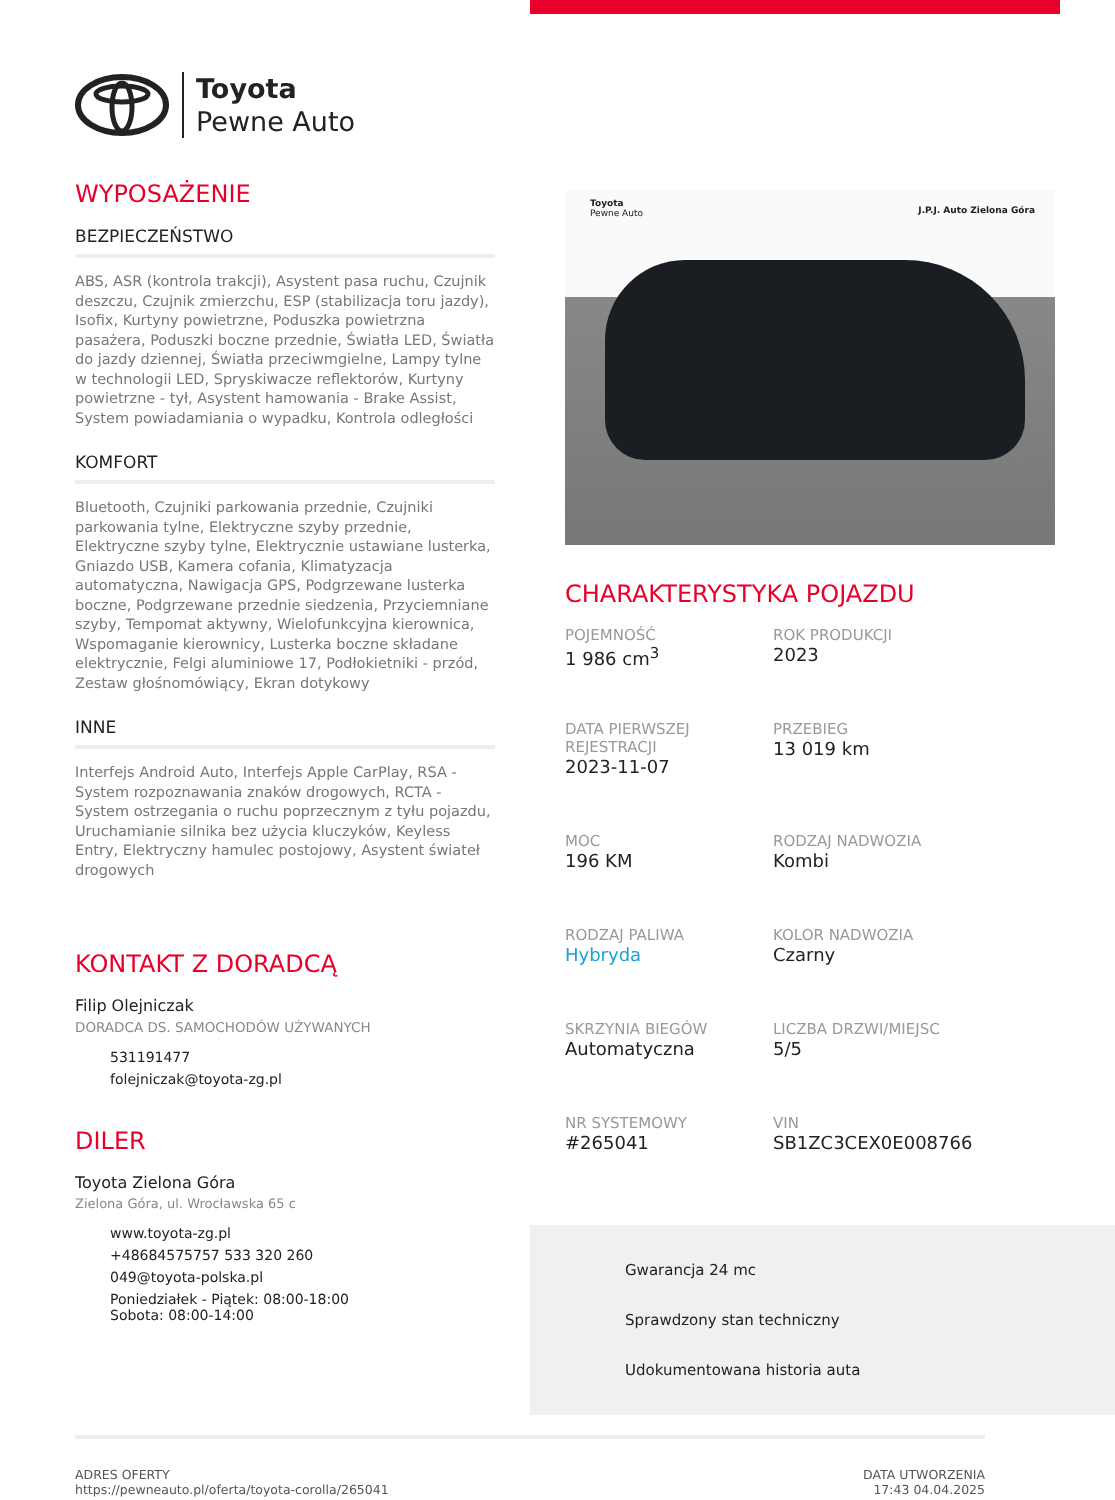Toyota
Pewne Auto
WYPOSAŻENIE
BEZPIECZEŃSTWO
ABS, ASR (kontrola trakcji), Asystent pasa ruchu, Czujnik deszczu, Czujnik zmierzchu, ESP (stabilizacja toru jazdy), Isofix, Kurtyny powietrzne, Poduszka powietrzna pasażera, Poduszki boczne przednie, Światła LED, Światła do jazdy dziennej, Światła przeciwmgielne, Lampy tylne w technologii LED, Spryskiwacze reflektorów, Kurtyny powietrzne - tył, Asystent hamowania - Brake Assist, System powiadamiania o wypadku, Kontrola odległości
KOMFORT
Bluetooth, Czujniki parkowania przednie, Czujniki parkowania tylne, Elektryczne szyby przednie, Elektryczne szyby tylne, Elektrycznie ustawiane lusterka, Gniazdo USB, Kamera cofania, Klimatyzacja automatyczna, Nawigacja GPS, Podgrzewane lusterka boczne, Podgrzewane przednie siedzenia, Przyciemniane szyby, Tempomat aktywny, Wielofunkcyjna kierownica, Wspomaganie kierownicy, Lusterka boczne składane elektrycznie, Felgi aluminiowe 17, Podłokietniki - przód, Zestaw głośnomówiący, Ekran dotykowy
INNE
Interfejs Android Auto, Interfejs Apple CarPlay, RSA - System rozpoznawania znaków drogowych, RCTA - System ostrzegania o ruchu poprzecznym z tyłu pojazdu, Uruchamianie silnika bez użycia kluczyków, Keyless Entry, Elektryczny hamulec postojowy, Asystent świateł drogowych
KONTAKT Z DORADCĄ
Filip Olejniczak
DORADCA DS. SAMOCHODÓW UŻYWANYCH
531191477
folejniczak@toyota-zg.pl
DILER
Toyota Zielona Góra
Zielona Góra, ul. Wrocławska 65 c
www.toyota-zg.pl
+48684575757 533 320 260
049@toyota-polska.pl
Poniedziałek - Piątek: 08:00-18:00
Sobota: 08:00-14:00
Toyota
Pewne Auto
J.P.J. Auto Zielona Góra
CHARAKTERYSTYKA POJAZDU
POJEMNOŚĆ
1 986 cm<sup>3</sup>
ROK PRODUKCJI
2023
DATA PIERWSZEJ REJESTRACJI
2023-11-07
PRZEBIEG
13 019 km
MOC
196 KM
RODZAJ NADWOZIA
Kombi
RODZAJ PALIWA
Hybryda
KOLOR NADWOZIA
Czarny
SKRZYNIA BIEGÓW
Automatyczna
LICZBA DRZWI/MIEJSC
5/5
NR SYSTEMOWY
#265041
VIN
SB1ZC3CEX0E008766
Gwarancja 24 mc
Sprawdzony stan techniczny
Udokumentowana historia auta
ADRES OFERTY
https://pewneauto.pl/oferta/toyota-corolla/265041
DATA UTWORZENIA
17:43 04.04.2025